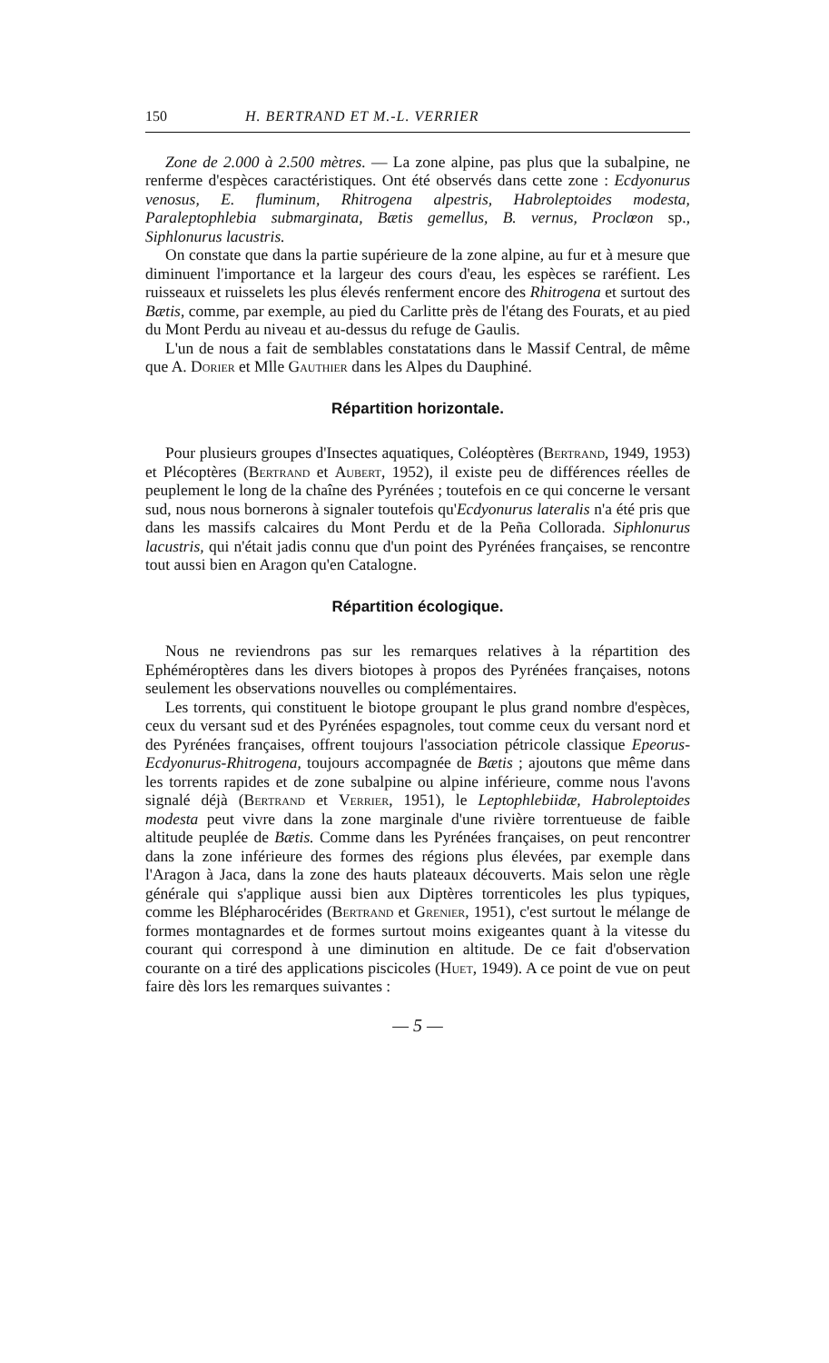150 H. BERTRAND ET M.-L. VERRIER
Zone de 2.000 à 2.500 mètres. — La zone alpine, pas plus que la subalpine, ne renferme d'espèces caractéristiques. Ont été observés dans cette zone : Ecdyonurus venosus, E. fluminum, Rhitrogena alpestris, Habroleptoides modesta, Paraleptophlebia submarginata, Bætis gemellus, B. vernus, Proclœon sp., Siphlonurus lacustris.
On constate que dans la partie supérieure de la zone alpine, au fur et à mesure que diminuent l'importance et la largeur des cours d'eau, les espèces se raréfient. Les ruisseaux et ruisselets les plus élevés renferment encore des Rhitrogena et surtout des Bætis, comme, par exemple, au pied du Carlitte près de l'étang des Fourats, et au pied du Mont Perdu au niveau et au-dessus du refuge de Gaulis.
L'un de nous a fait de semblables constatations dans le Massif Central, de même que A. Dorier et Mlle Gauthier dans les Alpes du Dauphiné.
Répartition horizontale.
Pour plusieurs groupes d'Insectes aquatiques, Coléoptères (Bertrand, 1949, 1953) et Plécoptères (Bertrand et Aubert, 1952), il existe peu de différences réelles de peuplement le long de la chaîne des Pyrénées ; toutefois en ce qui concerne le versant sud, nous nous bornerons à signaler toutefois qu'Ecdyonurus lateralis n'a été pris que dans les massifs calcaires du Mont Perdu et de la Peña Collorada. Siphlonurus lacustris, qui n'était jadis connu que d'un point des Pyrénées françaises, se rencontre tout aussi bien en Aragon qu'en Catalogne.
Répartition écologique.
Nous ne reviendrons pas sur les remarques relatives à la répartition des Ephéméroptères dans les divers biotopes à propos des Pyrénées françaises, notons seulement les observations nouvelles ou complémentaires.
Les torrents, qui constituent le biotope groupant le plus grand nombre d'espèces, ceux du versant sud et des Pyrénées espagnoles, tout comme ceux du versant nord et des Pyrénées françaises, offrent toujours l'association pétricole classique Epeorus-Ecdyonurus-Rhitrogena, toujours accompagnée de Bætis ; ajoutons que même dans les torrents rapides et de zone subalpine ou alpine inférieure, comme nous l'avons signalé déjà (Bertrand et Verrier, 1951), le Leptophlebiidæ, Habroleptoides modesta peut vivre dans la zone marginale d'une rivière torrentueuse de faible altitude peuplée de Bætis. Comme dans les Pyrénées françaises, on peut rencontrer dans la zone inférieure des formes des régions plus élevées, par exemple dans l'Aragon à Jaca, dans la zone des hauts plateaux découverts. Mais selon une règle générale qui s'applique aussi bien aux Diptères torrenticoles les plus typiques, comme les Blépharocérides (Bertrand et Grenier, 1951), c'est surtout le mélange de formes montagnardes et de formes surtout moins exigeantes quant à la vitesse du courant qui correspond à une diminution en altitude. De ce fait d'observation courante on a tiré des applications piscicoles (Huet, 1949). A ce point de vue on peut faire dès lors les remarques suivantes :
— 5 —